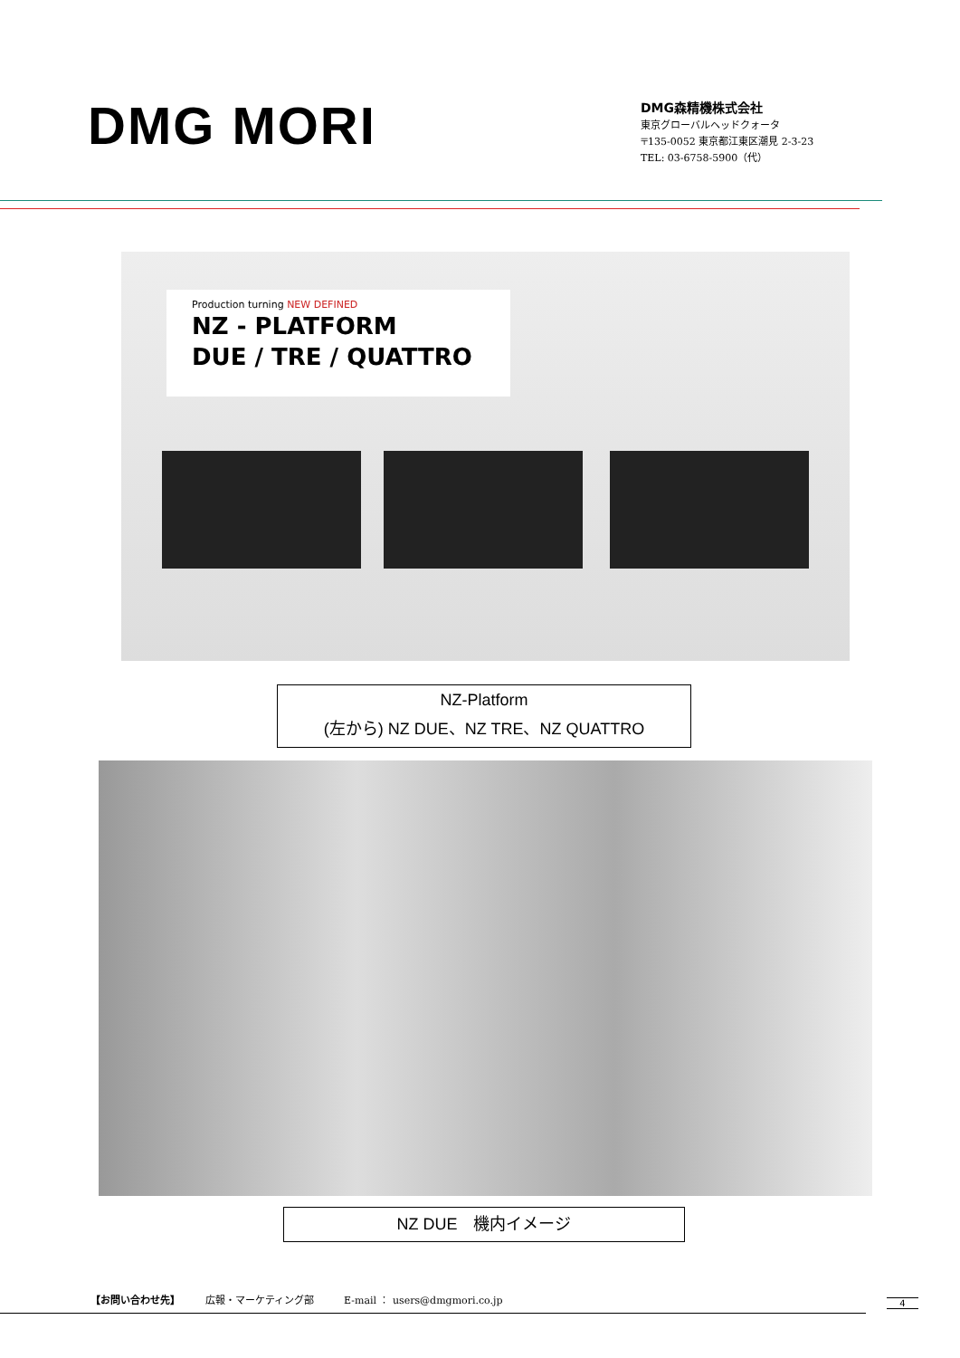DMG MORI
DMG森精機株式会社
東京グローバルヘッドクォータ
〒135-0052 東京都江東区潮見 2-3-23
TEL: 03-6758-5900（代）
Production turning NEW DEFINED
NZ - PLATFORM
DUE / TRE / QUATTRO
NZ-Platform
(左から) NZ DUE、NZ TRE、NZ QUATTRO
NZ DUE　機内イメージ
【お問い合わせ先】　　　広報・マーケティング部　　　E-mail ： users@dmgmori.co.jp
4